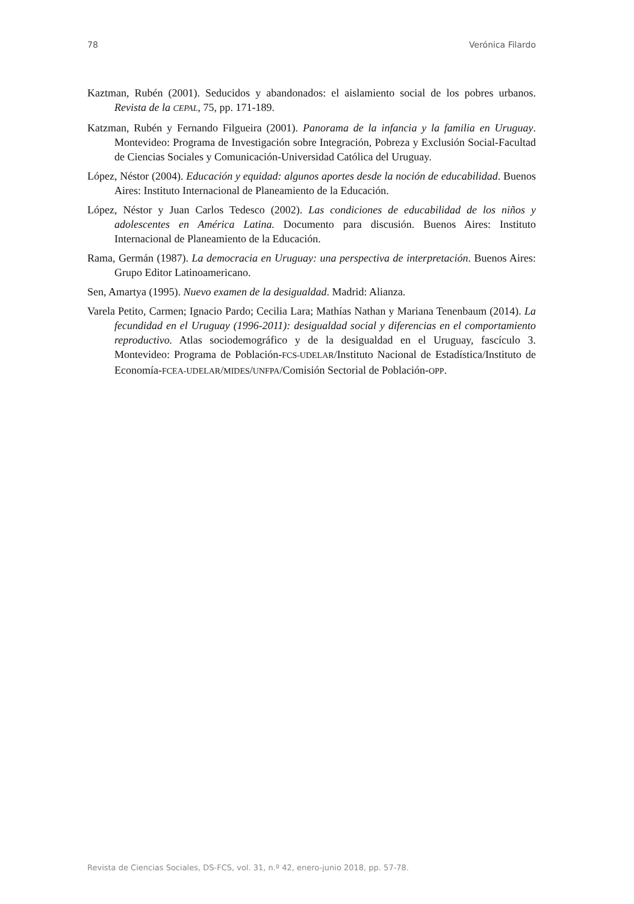78 Verónica Filardo
Kaztman, Rubén (2001). Seducidos y abandonados: el aislamiento social de los pobres urbanos. Revista de la CEPAL, 75, pp. 171-189.
Katzman, Rubén y Fernando Filgueira (2001). Panorama de la infancia y la familia en Uruguay. Montevideo: Programa de Investigación sobre Integración, Pobreza y Exclusión Social-Facultad de Ciencias Sociales y Comunicación-Universidad Católica del Uruguay.
López, Néstor (2004). Educación y equidad: algunos aportes desde la noción de educabilidad. Buenos Aires: Instituto Internacional de Planeamiento de la Educación.
López, Néstor y Juan Carlos Tedesco (2002). Las condiciones de educabilidad de los niños y adolescentes en América Latina. Documento para discusión. Buenos Aires: Instituto Internacional de Planeamiento de la Educación.
Rama, Germán (1987). La democracia en Uruguay: una perspectiva de interpretación. Buenos Aires: Grupo Editor Latinoamericano.
Sen, Amartya (1995). Nuevo examen de la desigualdad. Madrid: Alianza.
Varela Petito, Carmen; Ignacio Pardo; Cecilia Lara; Mathías Nathan y Mariana Tenenbaum (2014). La fecundidad en el Uruguay (1996-2011): desigualdad social y diferencias en el comportamiento reproductivo. Atlas sociodemográfico y de la desigualdad en el Uruguay, fascículo 3. Montevideo: Programa de Población-FCS-UDELAR/Instituto Nacional de Estadística/Instituto de Economía-FCEA-UDELAR/MIDES/UNFPA/Comisión Sectorial de Población-OPP.
Revista de Ciencias Sociales, DS-FCS, vol. 31, n.º 42, enero-junio 2018, pp. 57-78.